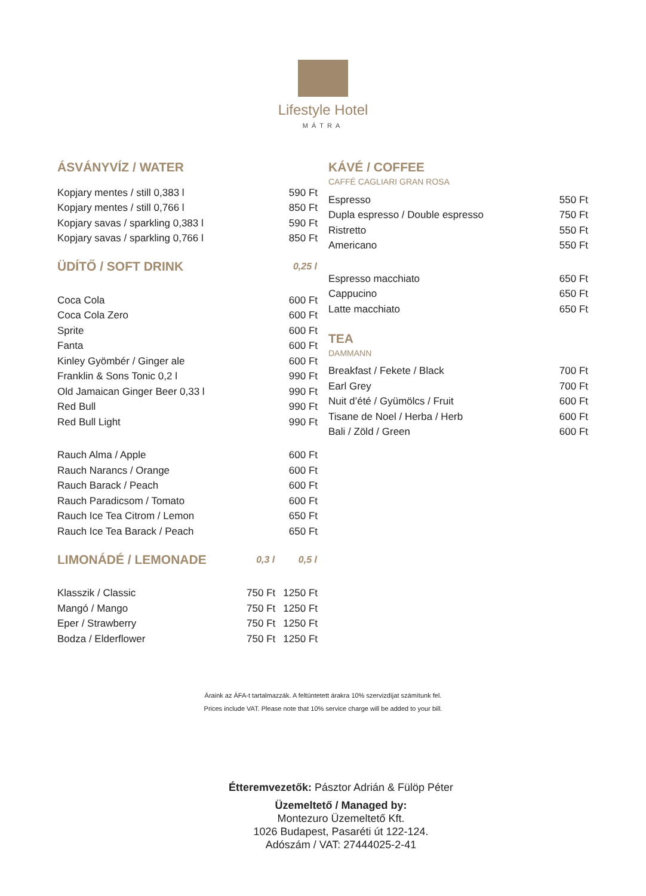Lifestyle Hotel
MÁTRA
ÁSVÁNYVÍZ / WATER
| Kopjary mentes / still 0,383 l | 590 Ft |
| Kopjary mentes / still 0,766 l | 850 Ft |
| Kopjary savas / sparkling 0,383 l | 590 Ft |
| Kopjary savas / sparkling 0,766 l | 850 Ft |
| ÜDÍTŐ / SOFT DRINK | 0,25 l |
| Coca Cola | 600 Ft |
| Coca Cola Zero | 600 Ft |
| Sprite | 600 Ft |
| Fanta | 600 Ft |
| Kinley Gyömbér / Ginger ale | 600 Ft |
| Franklin & Sons Tonic 0,2 l | 990 Ft |
| Old Jamaican Ginger Beer 0,33 l | 990 Ft |
| Red Bull | 990 Ft |
| Red Bull Light | 990 Ft |
| Rauch Alma / Apple | 600 Ft |
| Rauch Narancs / Orange | 600 Ft |
| Rauch Barack / Peach | 600 Ft |
| Rauch Paradicsom / Tomato | 600 Ft |
| Rauch Ice Tea Citrom / Lemon | 650 Ft |
| Rauch Ice Tea Barack / Peach | 650 Ft |
| LIMONÁDÉ / LEMONADE | 0,3 l | 0,5 l |
| Klasszik / Classic | 750 Ft | 1250 Ft |
| Mangó / Mango | 750 Ft | 1250 Ft |
| Eper / Strawberry | 750 Ft | 1250 Ft |
| Bodza / Elderflower | 750 Ft | 1250 Ft |
KÁVÉ / COFFEE
CAFFÉ CAGLIARI GRAN ROSA
| Espresso | 550 Ft |
| Dupla espresso / Double espresso | 750 Ft |
| Ristretto | 550 Ft |
| Americano | 550 Ft |
| Espresso macchiato | 650 Ft |
| Cappucino | 650 Ft |
| Latte macchiato | 650 Ft |
TEA
DAMMANN
| Breakfast / Fekete / Black | 700 Ft |
| Earl Grey | 700 Ft |
| Nuit d’été / Gyümölcs / Fruit | 600 Ft |
| Tisane de Noel / Herba / Herb | 600 Ft |
| Bali / Zöld / Green | 600 Ft |
Áraink az ÁFA-t tartalmazzák. A feltüntetett árakra 10% szervizdíjat számítunk fel.
Prices include VAT. Please note that 10% service charge will be added to your bill.
Étteremvezetők: Pásztor Adrián & Fülöp Péter
Üzemeltető / Managed by:
Montezuro Üzemeltető Kft.
1026 Budapest, Pasaréti út 122-124.
Adószám / VAT: 27444025-2-41